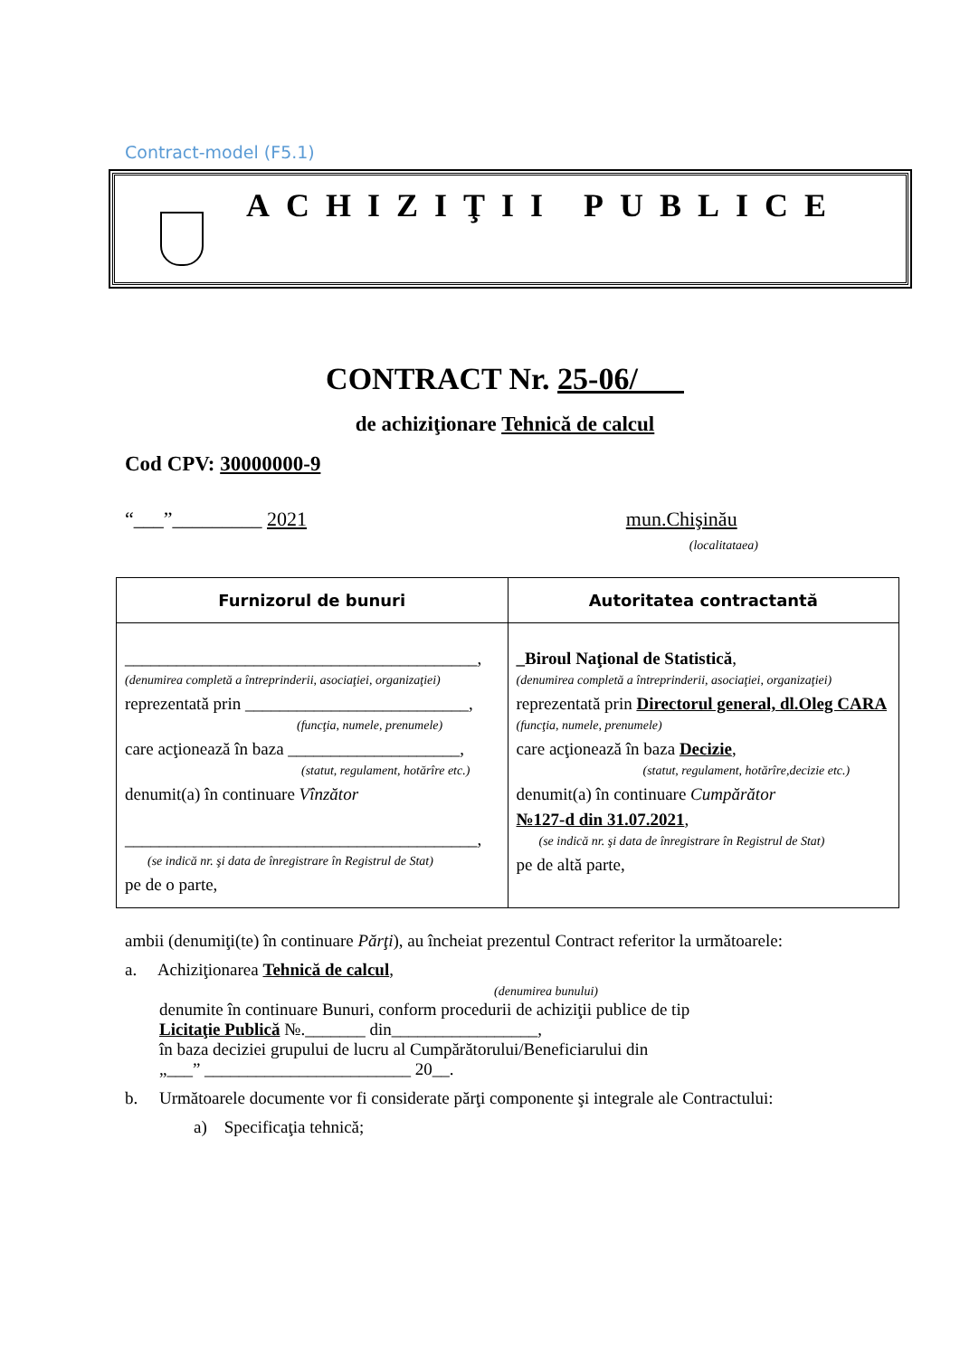Contract-model (F5.1)
ACHIZIŢII PUBLICE
CONTRACT Nr. 25-06/___
de achiziţionare Tehnică de calcul
Cod CPV: 30000000-9
“___”_________ 2021 mun.Chişinău
(localitataea)
| Furnizorul de bunuri | Autoritatea contractantă |
| --- | --- |
| _________________________________________, (denumirea completă a întreprinderii, asociaţiei, organizaţiei) reprezentată prin __________________________, (funcţia, numele, prenumele) care acţionează în baza ____________________, (statut, regulament, hotărîre etc.) denumit(a) în continuare Vînzător _________________________________________, (se indică nr. şi data de înregistrare în Registrul de Stat) pe de o parte, | _Biroul Naţional de Statistică , (denumirea completă a întreprinderii, asociaţiei, organizaţiei) reprezentată prin Directorul general, dl.Oleg CARA (funcţia, numele, prenumele) care acţionează în baza Decizie , (statut, regulament, hotărîre,decizie etc.) denumit(a) în continuare Cumpărător №127-d din 31.07.2021 , (se indică nr. şi data de înregistrare în Registrul de Stat) pe de altă parte, |
ambii (denumiţi(te) în continuare Părţi), au încheiat prezentul Contract referitor la următoarele:
a. Achiziţionarea Tehnică de calcul,
(denumirea bunului)
denumite în continuare Bunuri, conform procedurii de achiziţii publice de tip
Licitaţie Publică №._______ din_________________,
în baza deciziei grupului de lucru al Cumpărătorului/Beneficiarului din
„___” ________________________ 20__.
b. Următoarele documente vor fi considerate părţi componente şi integrale ale Contractului:
a) Specificaţia tehnică;